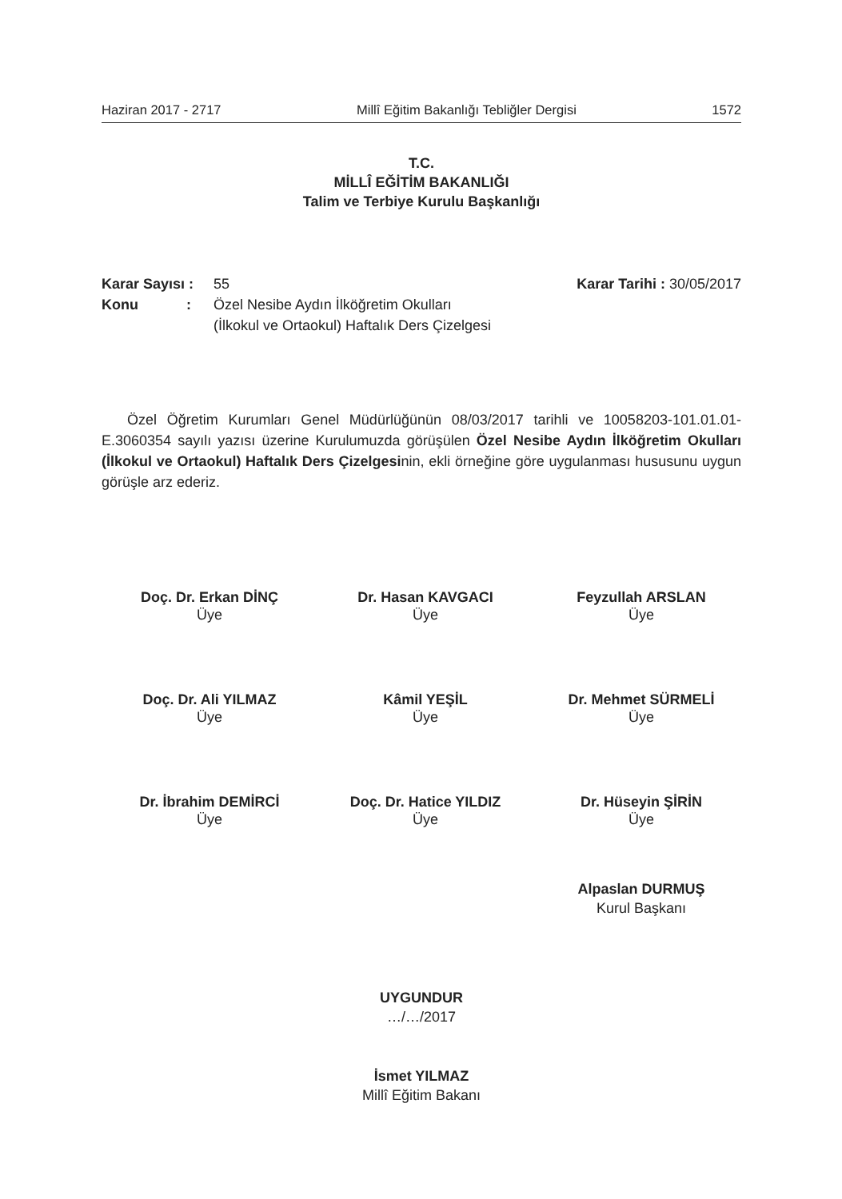Haziran 2017 - 2717 Millî Eğitim Bakanlığı Tebliğler Dergisi 1572
T.C.
MİLLÎ EĞİTİM BAKANLIĞI
Talim ve Terbiye Kurulu Başkanlığı
Karar Sayısı : 55 Karar Tarihi : 30/05/2017
Konu : Özel Nesibe Aydın İlköğretim Okulları
(İlkokul ve Ortaokul) Haftalık Ders Çizelgesi
Özel Öğretim Kurumları Genel Müdürlüğünün 08/03/2017 tarihli ve 10058203-101.01.01-E.3060354 sayılı yazısı üzerine Kurulumuzda görüşülen Özel Nesibe Aydın İlköğretim Okulları (İlkokul ve Ortaokul) Haftalık Ders Çizelgesinin, ekli örneğine göre uygulanması hususunu uygun görüşle arz ederiz.
Doç. Dr. Erkan DİNÇ
Üye
Dr. Hasan KAVGACI
Üye
Feyzullah ARSLAN
Üye
Doç. Dr. Ali YILMAZ
Üye
Kâmil YEŞİL
Üye
Dr. Mehmet SÜRMELİ
Üye
Dr. İbrahim DEMİRCİ
Üye
Doç. Dr. Hatice YILDIZ
Üye
Dr. Hüseyin ŞİRİN
Üye
Alpaslan DURMUŞ
Kurul Başkanı
UYGUNDUR
…/…/2017
İsmet YILMAZ
Millî Eğitim Bakanı